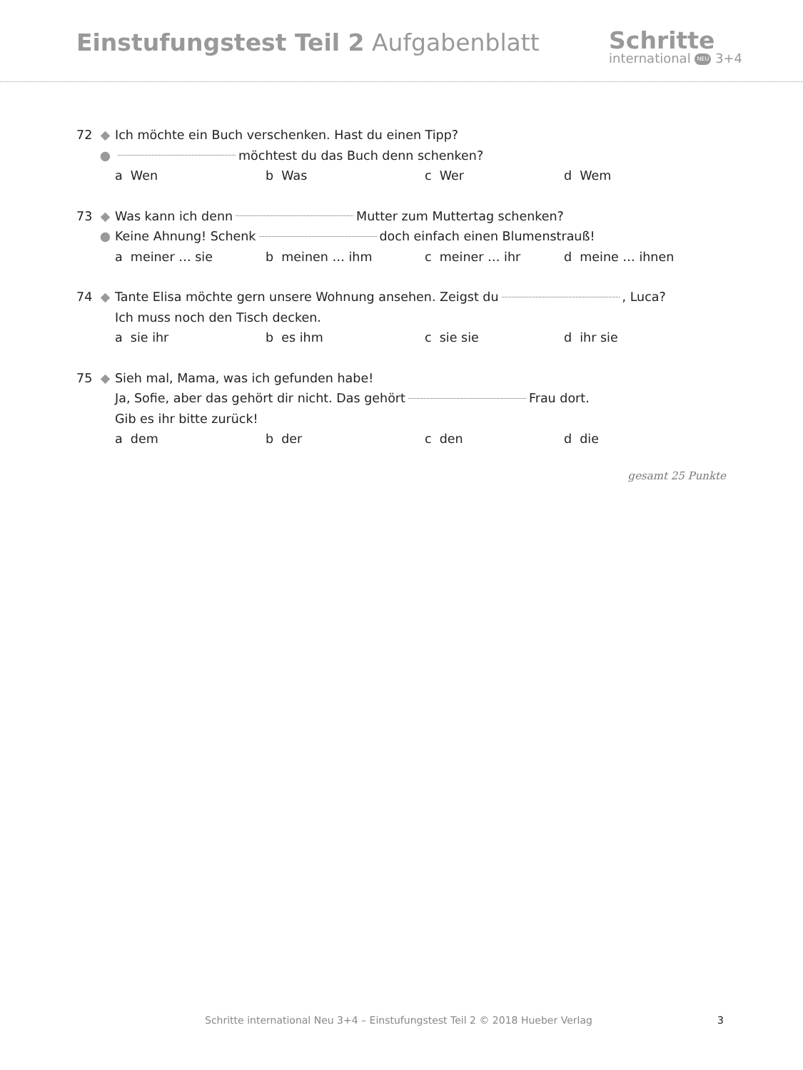Einstufungstest Teil 2 Aufgabenblatt
Schritte
international NEU 3+4
72 ◆ Ich möchte ein Buch verschenken. Hast du einen Tipp?
● möchtest du das Buch denn schenken?
a Wen b Was c Wer d Wem
73 ◆ Was kann ich denn Mutter zum Muttertag schenken?
● Keine Ahnung! Schenk doch einfach einen Blumenstrauß!
a meiner … sie b meinen … ihm c meiner … ihr d meine … ihnen
74 ◆ Tante Elisa möchte gern unsere Wohnung ansehen. Zeigst du , Luca?
Ich muss noch den Tisch decken.
a sie ihr b es ihm c sie sie d ihr sie
75 ◆ Sieh mal, Mama, was ich gefunden habe!
Ja, Sofie, aber das gehört dir nicht. Das gehört Frau dort.
Gib es ihr bitte zurück!
a dem b der c den d die
gesamt 25 Punkte
Schritte international Neu 3+4 – Einstufungstest Teil 2 © 2018 Hueber Verlag 3